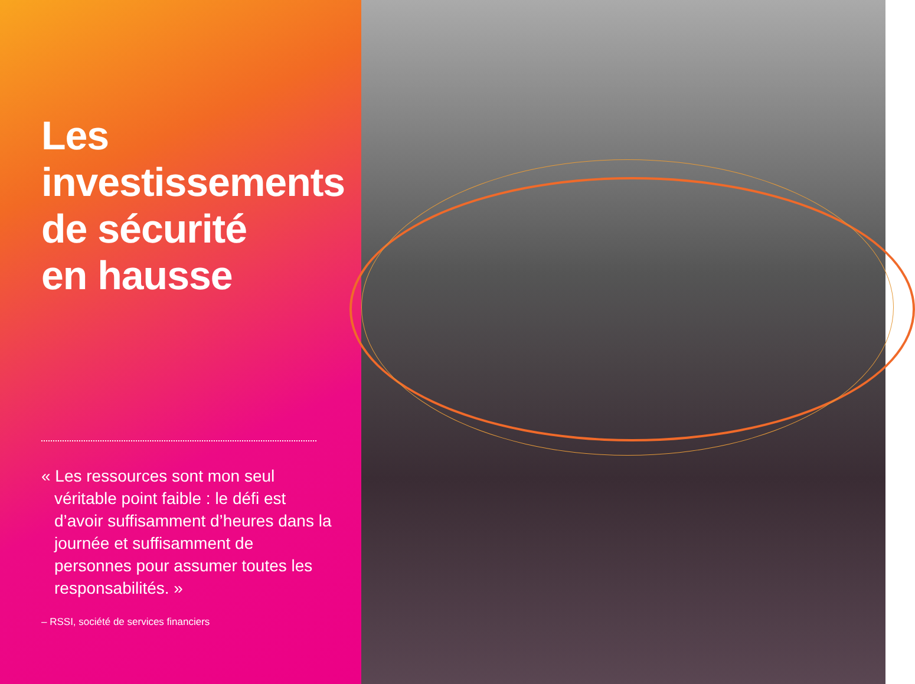Les
investissements
de sécurité
en hausse
« Les ressources sont mon seul véritable point faible : le défi est d’avoir suffisamment d’heures dans la journée et suffisamment de personnes pour assumer toutes les responsabilités. »
– RSSI, société de services financiers